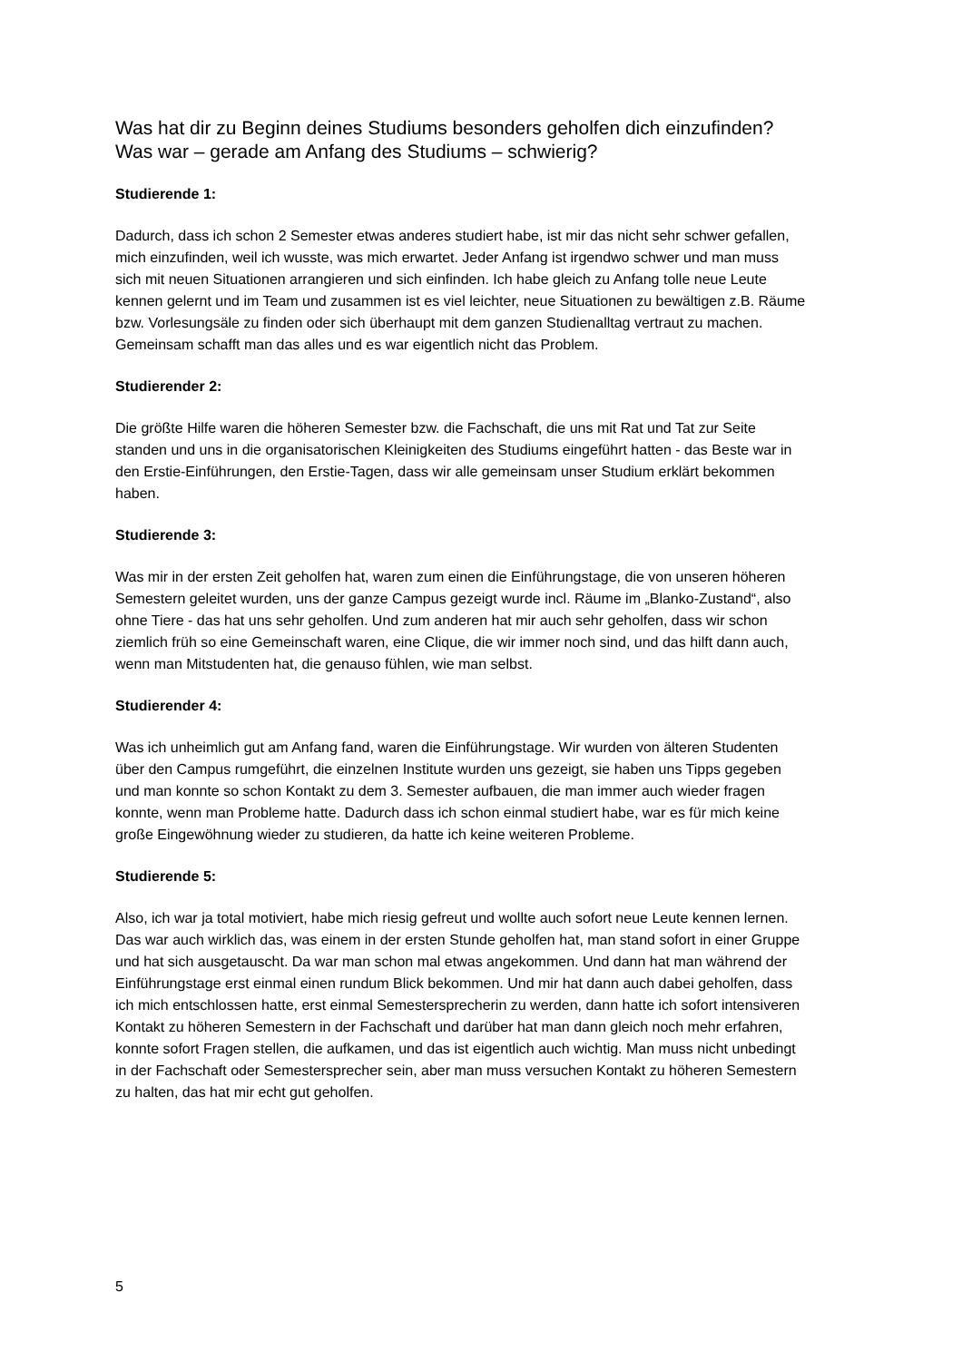Was hat dir zu Beginn deines Studiums besonders geholfen dich einzufinden?
Was war – gerade am Anfang des Studiums – schwierig?
Studierende 1:
Dadurch, dass ich schon 2 Semester etwas anderes studiert habe, ist mir das nicht sehr schwer gefallen, mich einzufinden, weil ich wusste, was mich erwartet. Jeder Anfang ist irgendwo schwer und man muss sich mit neuen Situationen arrangieren und sich einfinden. Ich habe gleich zu Anfang tolle neue Leute kennen gelernt und im Team und zusammen ist es viel leichter, neue Situationen zu bewältigen z.B. Räume bzw. Vorlesungsäle zu finden oder sich überhaupt mit dem ganzen Studienalltag vertraut zu machen. Gemeinsam schafft man das alles und es war eigentlich nicht das Problem.
Studierender 2:
Die größte Hilfe waren die höheren Semester bzw. die Fachschaft, die uns mit Rat und Tat zur Seite standen und uns in die organisatorischen Kleinigkeiten des Studiums eingeführt hatten - das Beste war in den Erstie-Einführungen, den Erstie-Tagen, dass wir alle gemeinsam unser Studium erklärt bekommen haben.
Studierende 3:
Was mir in der ersten Zeit geholfen hat, waren zum einen die Einführungstage, die von unseren höheren Semestern geleitet wurden, uns der ganze Campus gezeigt wurde incl. Räume im „Blanko-Zustand“, also ohne Tiere - das hat uns sehr geholfen. Und zum anderen hat mir auch sehr geholfen, dass wir schon ziemlich früh so eine Gemeinschaft waren, eine Clique, die wir immer noch sind, und das hilft dann auch, wenn man Mitstudenten hat, die genauso fühlen, wie man selbst.
Studierender 4:
Was ich unheimlich gut am Anfang fand, waren die Einführungstage. Wir wurden von älteren Studenten über den Campus rumgeführt, die einzelnen Institute wurden uns gezeigt, sie haben uns Tipps gegeben und man konnte so schon Kontakt zu dem 3. Semester aufbauen, die man immer auch wieder fragen konnte, wenn man Probleme hatte. Dadurch dass ich schon einmal studiert habe, war es für mich keine große Eingewöhnung wieder zu studieren, da hatte ich keine weiteren Probleme.
Studierende 5:
Also, ich war ja total motiviert, habe mich riesig gefreut und wollte auch sofort neue Leute kennen lernen. Das war auch wirklich das, was einem in der ersten Stunde geholfen hat, man stand sofort in einer Gruppe und hat sich ausgetauscht. Da war man schon mal etwas angekommen. Und dann hat man während der Einführungstage erst einmal einen rundum Blick bekommen. Und mir hat dann auch dabei geholfen, dass ich mich entschlossen hatte, erst einmal Semestersprecherin zu werden, dann hatte ich sofort intensiveren Kontakt zu höheren Semestern in der Fachschaft und darüber hat man dann gleich noch mehr erfahren, konnte sofort Fragen stellen, die aufkamen, und das ist eigentlich auch wichtig. Man muss nicht unbedingt in der Fachschaft oder Semestersprecher sein, aber man muss versuchen Kontakt zu höheren Semestern zu halten, das hat mir echt gut geholfen.
5